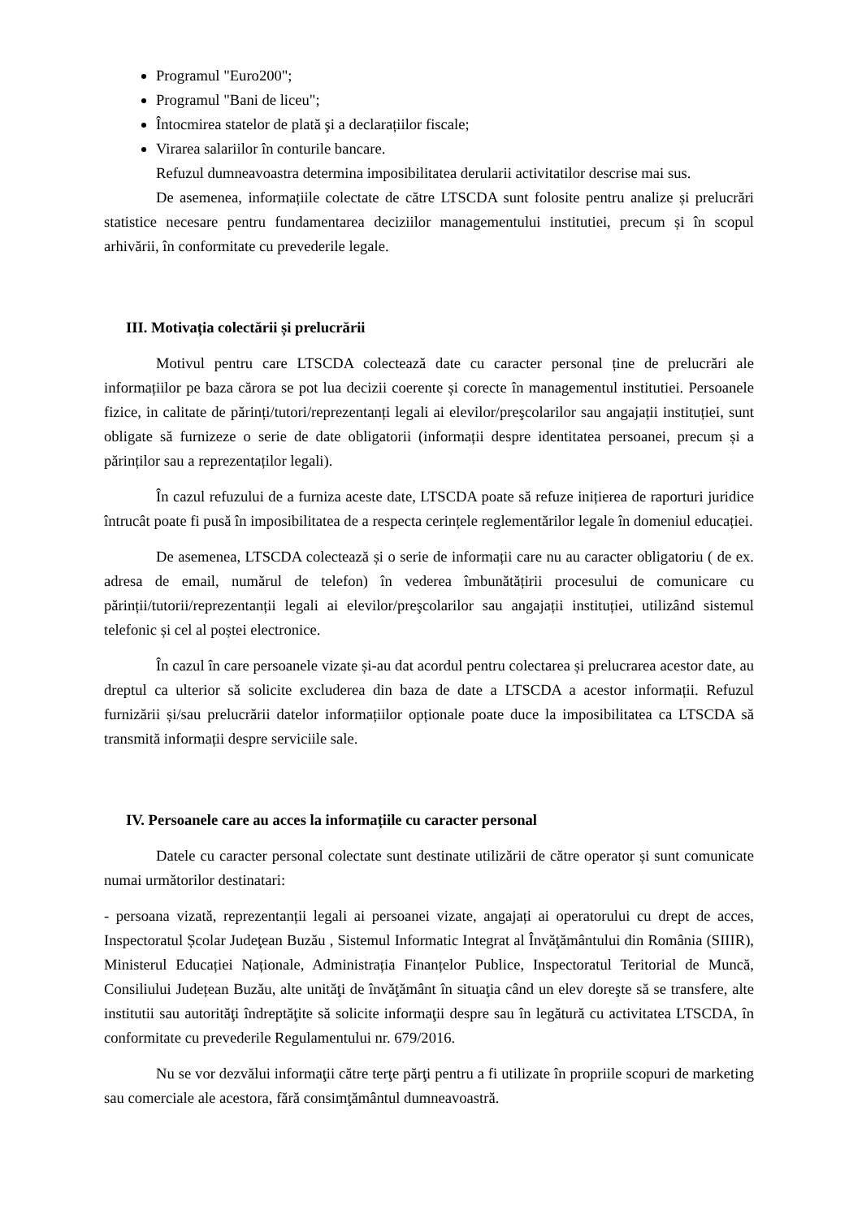Programul "Euro200";
Programul "Bani de liceu";
Întocmirea statelor de plată şi a declarațiilor fiscale;
Virarea salariilor în conturile bancare.
Refuzul dumneavoastra determina imposibilitatea derularii activitatilor descrise mai sus.
De asemenea, informațiile colectate de către LTSCDA sunt folosite pentru analize și prelucrări statistice necesare pentru fundamentarea deciziilor managementului institutiei, precum și în scopul arhivării, în conformitate cu prevederile legale.
III. Motivația colectării și prelucrării
Motivul pentru care LTSCDA colectează date cu caracter personal ține de prelucrări ale informațiilor pe baza cărora se pot lua decizii coerente și corecte în managementul institutiei. Persoanele fizice, in calitate de părinți/tutori/reprezentanți legali ai elevilor/preşcolarilor sau angajații instituției, sunt obligate să furnizeze o serie de date obligatorii (informații despre identitatea persoanei, precum și a părinților sau a reprezentaților legali).
În cazul refuzului de a furniza aceste date, LTSCDA poate să refuze inițierea de raporturi juridice întrucât poate fi pusă în imposibilitatea de a respecta cerințele reglementărilor legale în domeniul educației.
De asemenea, LTSCDA colectează și o serie de informații care nu au caracter obligatoriu ( de ex. adresa de email, numărul de telefon) în vederea îmbunătățirii procesului de comunicare cu părinții/tutorii/reprezentanții legali ai elevilor/preşcolarilor sau angajații instituției, utilizând sistemul telefonic și cel al poștei electronice.
În cazul în care persoanele vizate și-au dat acordul pentru colectarea și prelucrarea acestor date, au dreptul ca ulterior să solicite excluderea din baza de date a LTSCDA a acestor informații. Refuzul furnizării și/sau prelucrării datelor informațiilor opționale poate duce la imposibilitatea ca LTSCDA să transmită informații despre serviciile sale.
IV. Persoanele care au acces la informațiile cu caracter personal
Datele cu caracter personal colectate sunt destinate utilizării de către operator și sunt comunicate numai următorilor destinatari:
- persoana vizată, reprezentanții legali ai persoanei vizate, angajați ai operatorului cu drept de acces, Inspectoratul Școlar Judeţean Buzău , Sistemul Informatic Integrat al Învăţământului din România (SIIIR), Ministerul Educației Naționale, Administrația Finanțelor Publice, Inspectoratul Teritorial de Muncă, Consiliului Județean Buzău, alte unităţi de învăţământ în situaţia când un elev doreşte să se transfere, alte institutii sau autorităţi îndreptăţite să solicite informaţii despre sau în legătură cu activitatea LTSCDA, în conformitate cu prevederile Regulamentului nr. 679/2016.
Nu se vor dezvălui informaţii către terţe părţi pentru a fi utilizate în propriile scopuri de marketing sau comerciale ale acestora, fără consimţământul dumneavoastră.